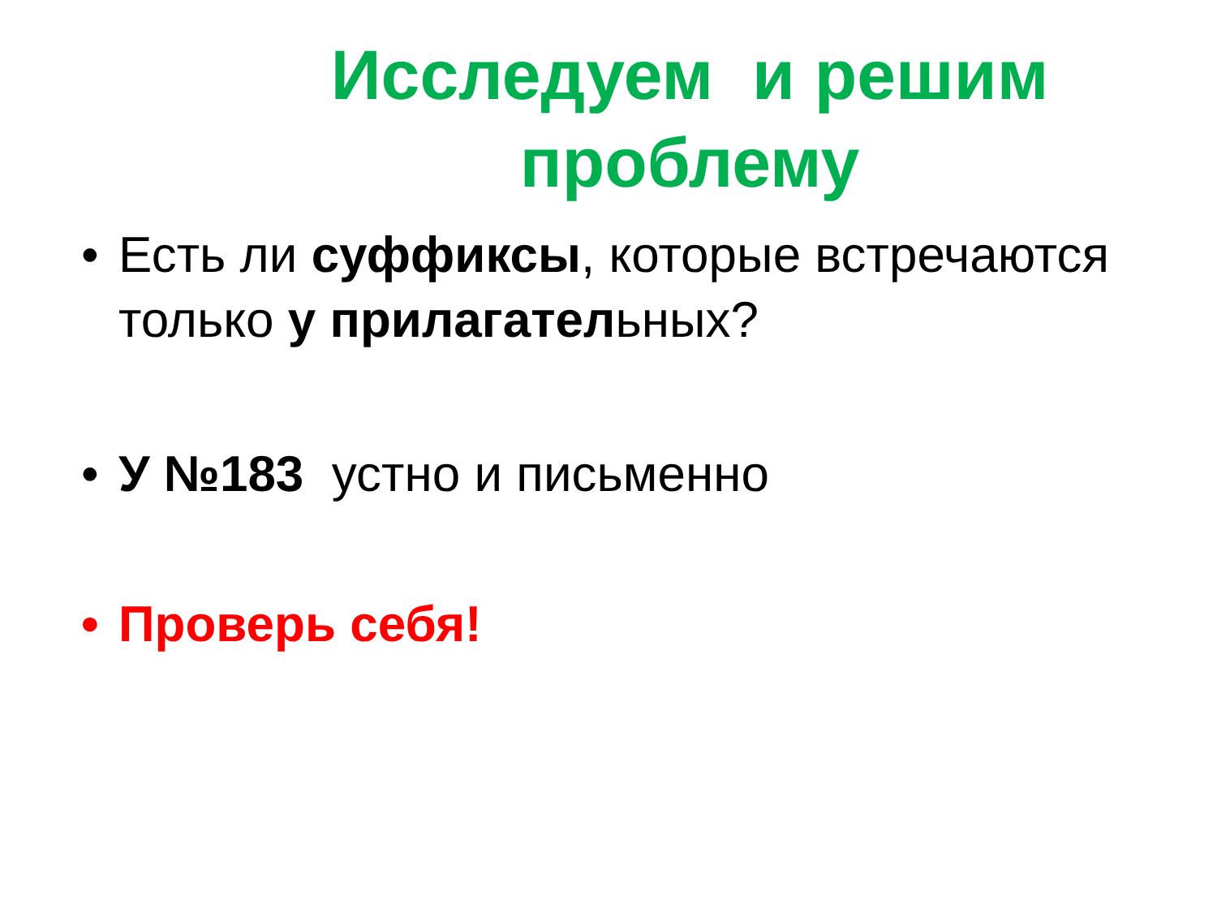Исследуем и решим проблему
• Есть ли суффиксы, которые встречаются только у прилагательных?
• У №183 устно и письменно
• Проверь себя!